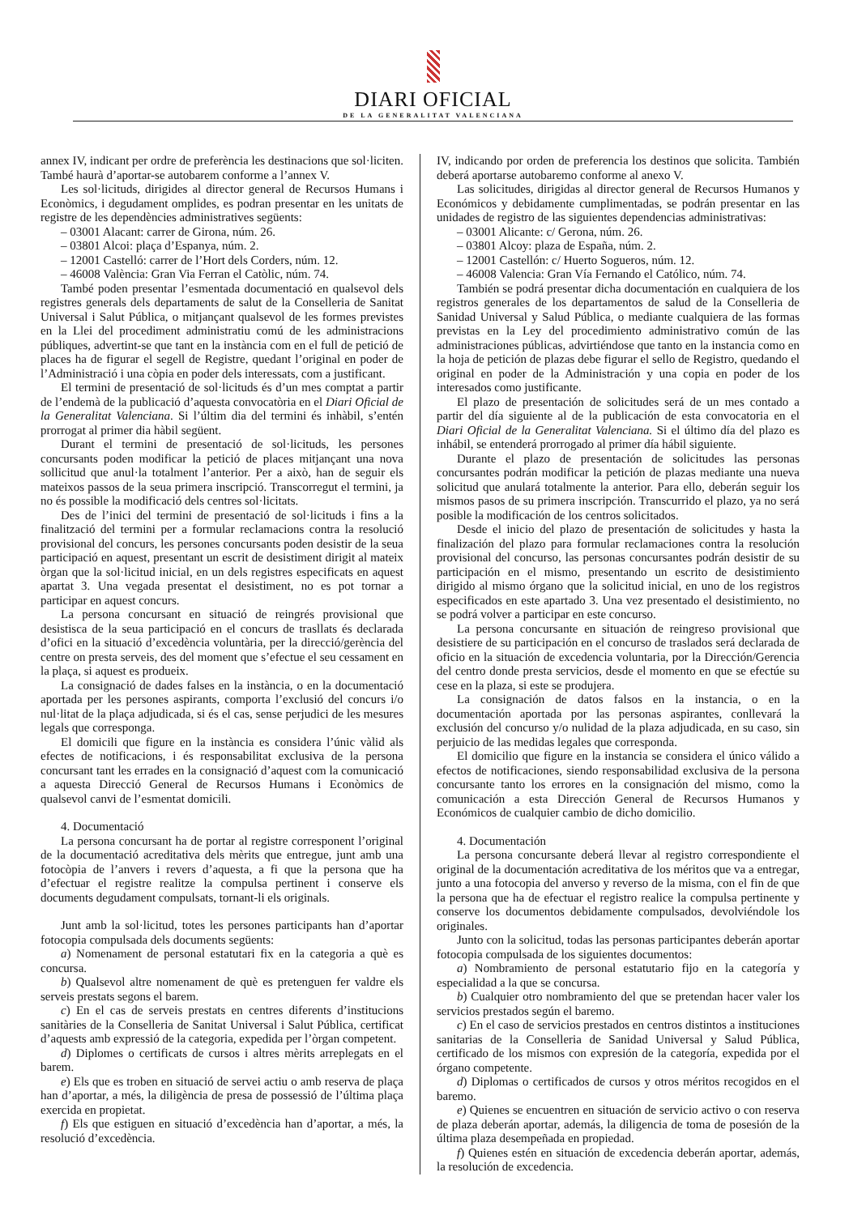DIARI OFICIAL
DE LA GENERALITAT VALENCIANA
annex IV, indicant per ordre de preferència les destinacions que sol·liciten. També haurà d’aportar-se autobarem conforme a l’annex V.
Les sol·licituds, dirigides al director general de Recursos Humans i Econòmics, i degudament omplides, es podran presentar en les unitats de registre de les dependències administratives següents:
– 03001 Alacant: carrer de Girona, núm. 26.
– 03801 Alcoi: plaça d’Espanya, núm. 2.
– 12001 Castelló: carrer de l’Hort dels Corders, núm. 12.
– 46008 València: Gran Via Ferran el Catòlic, núm. 74.
També poden presentar l’esmentada documentació en qualsevol dels registres generals dels departaments de salut de la Conselleria de Sanitat Universal i Salut Pública, o mitjançant qualsevol de les formes previstes en la Llei del procediment administratiu comú de les administracions públiques, advertint-se que tant en la instància com en el full de petició de places ha de figurar el segell de Registre, quedant l’original en poder de l’Administració i una còpia en poder dels interessats, com a justificant.
El termini de presentació de sol·licituds és d’un mes comptat a partir de l’endemà de la publicació d’aquesta convocatòria en el Diari Oficial de la Generalitat Valenciana. Si l’últim dia del termini és inhàbil, s’entén prorrogat al primer dia hàbil següent.
Durant el termini de presentació de sol·licituds, les persones concursants poden modificar la petició de places mitjançant una nova sollicitud que anul·la totalment l’anterior. Per a això, han de seguir els mateixos passos de la seua primera inscripció. Transcorregut el termini, ja no és possible la modificació dels centres sol·licitats.
Des de l’inici del termini de presentació de sol·licituds i fins a la finalització del termini per a formular reclamacions contra la resolució provisional del concurs, les persones concursants poden desistir de la seua participació en aquest, presentant un escrit de desistiment dirigit al mateix òrgan que la sol·licitud inicial, en un dels registres especificats en aquest apartat 3. Una vegada presentat el desistiment, no es pot tornar a participar en aquest concurs.
La persona concursant en situació de reingrés provisional que desistisca de la seua participació en el concurs de trasllats és declarada d’ofici en la situació d’excedència voluntària, per la direcció/gerència del centre on presta serveis, des del moment que s’efectue el seu cessament en la plaça, si aquest es produeix.
La consignació de dades falses en la instància, o en la documentació aportada per les persones aspirants, comporta l’exclusió del concurs i/o nul·litat de la plaça adjudicada, si és el cas, sense perjudici de les mesures legals que corresponga.
El domicili que figure en la instància es considera l’únic vàlid als efectes de notificacions, i és responsabilitat exclusiva de la persona concursant tant les errades en la consignació d’aquest com la comunicació a aquesta Direcció General de Recursos Humans i Econòmics de qualsevol canvi de l’esmentat domicili.
4. Documentació
La persona concursant ha de portar al registre corresponent l’original de la documentació acreditativa dels mèrits que entregue, junt amb una fotocòpia de l’anvers i revers d’aquesta, a fi que la persona que ha d’efectuar el registre realitze la compulsa pertinent i conserve els documents degudament compulsats, tornant-li els originals.
Junt amb la sol·licitud, totes les persones participants han d’aportar fotocopia compulsada dels documents següents:
a) Nomenament de personal estatutari fix en la categoria a què es concursa.
b) Qualsevol altre nomenament de què es pretenguen fer valdre els serveis prestats segons el barem.
c) En el cas de serveis prestats en centres diferents d’institucions sanitàries de la Conselleria de Sanitat Universal i Salut Pública, certificat d’aquests amb expressió de la categoria, expedida per l’òrgan competent.
d) Diplomes o certificats de cursos i altres mèrits arreplegats en el barem.
e) Els que es troben en situació de servei actiu o amb reserva de plaça han d’aportar, a més, la diligència de presa de possessió de l’última plaça exercida en propietat.
f) Els que estiguen en situació d’excedència han d’aportar, a més, la resolució d’excedència.
IV, indicando por orden de preferencia los destinos que solicita. También deberá aportarse autobaremo conforme al anexo V.
Las solicitudes, dirigidas al director general de Recursos Humanos y Económicos y debidamente cumplimentadas, se podrán presentar en las unidades de registro de las siguientes dependencias administrativas:
– 03001 Alicante: c/ Gerona, núm. 26.
– 03801 Alcoy: plaza de España, núm. 2.
– 12001 Castellón: c/ Huerto Sogueros, núm. 12.
– 46008 Valencia: Gran Vía Fernando el Católico, núm. 74.
También se podrá presentar dicha documentación en cualquiera de los registros generales de los departamentos de salud de la Conselleria de Sanidad Universal y Salud Pública, o mediante cualquiera de las formas previstas en la Ley del procedimiento administrativo común de las administraciones públicas, advirtiéndose que tanto en la instancia como en la hoja de petición de plazas debe figurar el sello de Registro, quedando el original en poder de la Administración y una copia en poder de los interesados como justificante.
El plazo de presentación de solicitudes será de un mes contado a partir del día siguiente al de la publicación de esta convocatoria en el Diari Oficial de la Generalitat Valenciana. Si el último día del plazo es inhábil, se entenderá prorrogado al primer día hábil siguiente.
Durante el plazo de presentación de solicitudes las personas concursantes podrán modificar la petición de plazas mediante una nueva solicitud que anulará totalmente la anterior. Para ello, deberán seguir los mismos pasos de su primera inscripción. Transcurrido el plazo, ya no será posible la modificación de los centros solicitados.
Desde el inicio del plazo de presentación de solicitudes y hasta la finalización del plazo para formular reclamaciones contra la resolución provisional del concurso, las personas concursantes podrán desistir de su participación en el mismo, presentando un escrito de desistimiento dirigido al mismo órgano que la solicitud inicial, en uno de los registros especificados en este apartado 3. Una vez presentado el desistimiento, no se podrá volver a participar en este concurso.
La persona concursante en situación de reingreso provisional que desistiere de su participación en el concurso de traslados será declarada de oficio en la situación de excedencia voluntaria, por la Dirección/Gerencia del centro donde presta servicios, desde el momento en que se efectúe su cese en la plaza, si este se produjera.
La consignación de datos falsos en la instancia, o en la documentación aportada por las personas aspirantes, conllevará la exclusión del concurso y/o nulidad de la plaza adjudicada, en su caso, sin perjuicio de las medidas legales que corresponda.
El domicilio que figure en la instancia se considera el único válido a efectos de notificaciones, siendo responsabilidad exclusiva de la persona concursante tanto los errores en la consignación del mismo, como la comunicación a esta Dirección General de Recursos Humanos y Económicos de cualquier cambio de dicho domicilio.
4. Documentación
La persona concursante deberá llevar al registro correspondiente el original de la documentación acreditativa de los méritos que va a entregar, junto a una fotocopia del anverso y reverso de la misma, con el fin de que la persona que ha de efectuar el registro realice la compulsa pertinente y conserve los documentos debidamente compulsados, devolviéndole los originales.
Junto con la solicitud, todas las personas participantes deberán aportar fotocopia compulsada de los siguientes documentos:
a) Nombramiento de personal estatutario fijo en la categoría y especialidad a la que se concursa.
b) Cualquier otro nombramiento del que se pretendan hacer valer los servicios prestados según el baremo.
c) En el caso de servicios prestados en centros distintos a instituciones sanitarias de la Conselleria de Sanidad Universal y Salud Pública, certificado de los mismos con expresión de la categoría, expedida por el órgano competente.
d) Diplomas o certificados de cursos y otros méritos recogidos en el baremo.
e) Quienes se encuentren en situación de servicio activo o con reserva de plaza deberán aportar, además, la diligencia de toma de posesión de la última plaza desempeñada en propiedad.
f) Quienes estén en situación de excedencia deberán aportar, además, la resolución de excedencia.